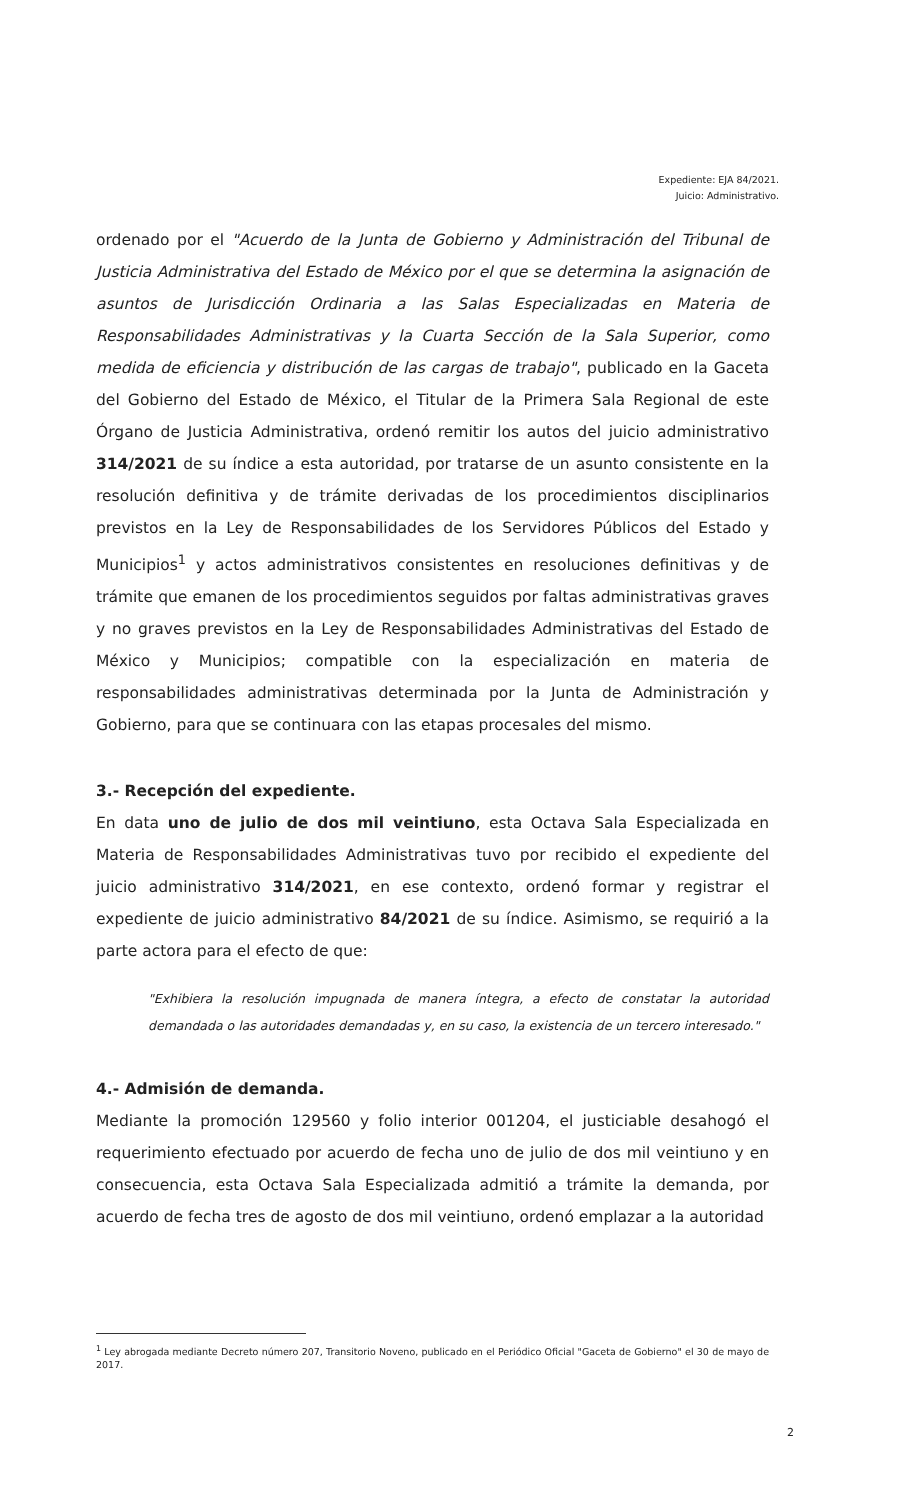Expediente: EJA 84/2021.
Juicio: Administrativo.
ordenado por el "Acuerdo de la Junta de Gobierno y Administración del Tribunal de Justicia Administrativa del Estado de México por el que se determina la asignación de asuntos de Jurisdicción Ordinaria a las Salas Especializadas en Materia de Responsabilidades Administrativas y la Cuarta Sección de la Sala Superior, como medida de eficiencia y distribución de las cargas de trabajo", publicado en la Gaceta del Gobierno del Estado de México, el Titular de la Primera Sala Regional de este Órgano de Justicia Administrativa, ordenó remitir los autos del juicio administrativo 314/2021 de su índice a esta autoridad, por tratarse de un asunto consistente en la resolución definitiva y de trámite derivadas de los procedimientos disciplinarios previstos en la Ley de Responsabilidades de los Servidores Públicos del Estado y Municipios<sup>1</sup> y actos administrativos consistentes en resoluciones definitivas y de trámite que emanen de los procedimientos seguidos por faltas administrativas graves y no graves previstos en la Ley de Responsabilidades Administrativas del Estado de México y Municipios; compatible con la especialización en materia de responsabilidades administrativas determinada por la Junta de Administración y Gobierno, para que se continuara con las etapas procesales del mismo.
3.- Recepción del expediente.
En data uno de julio de dos mil veintiuno, esta Octava Sala Especializada en Materia de Responsabilidades Administrativas tuvo por recibido el expediente del juicio administrativo 314/2021, en ese contexto, ordenó formar y registrar el expediente de juicio administrativo 84/2021 de su índice. Asimismo, se requirió a la parte actora para el efecto de que:
"Exhibiera la resolución impugnada de manera íntegra, a efecto de constatar la autoridad demandada o las autoridades demandadas y, en su caso, la existencia de un tercero interesado."
4.- Admisión de demanda.
Mediante la promoción 129560 y folio interior 001204, el justiciable desahogó el requerimiento efectuado por acuerdo de fecha uno de julio de dos mil veintiuno y en consecuencia, esta Octava Sala Especializada admitió a trámite la demanda, por acuerdo de fecha tres de agosto de dos mil veintiuno, ordenó emplazar a la autoridad
<sup>1</sup> Ley abrogada mediante Decreto número 207, Transitorio Noveno, publicado en el Periódico Oficial "Gaceta de Gobierno" el 30 de mayo de 2017.
2